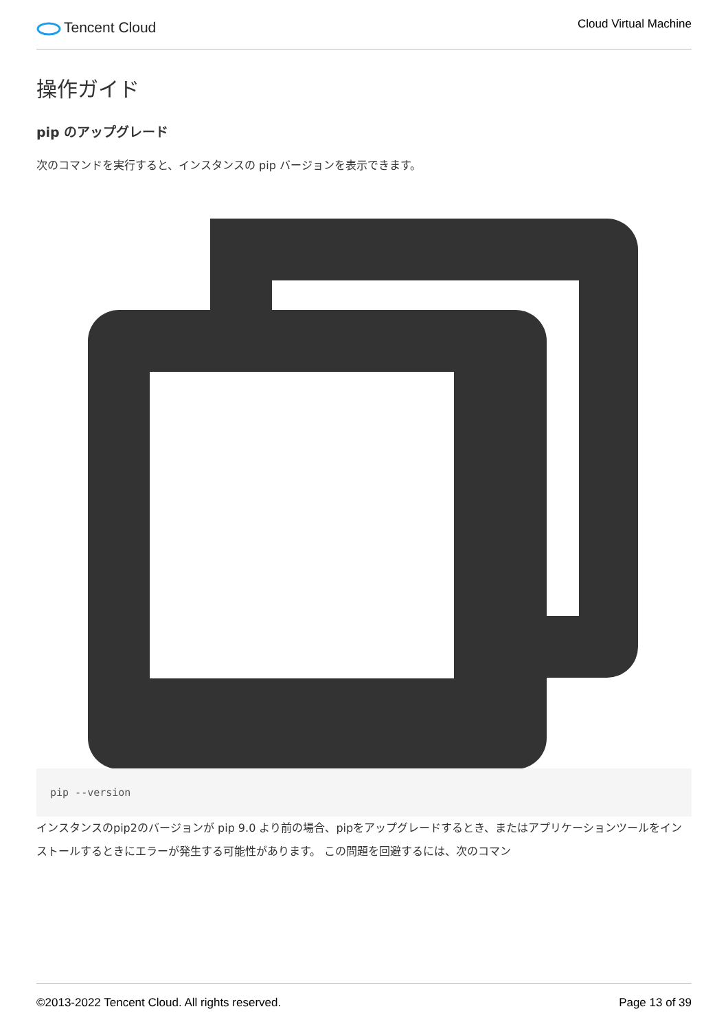Tencent Cloud
Cloud Virtual Machine
操作ガイド
pip のアップグレード
次のコマンドを実行すると、インスタンスの pip バージョンを表示できます。
pip --version
インスタンスのpip2のバージョンが pip 9.0 より前の場合、pipをアップグレードするとき、またはアプリケーションツールをインストールするときにエラーが発生する可能性があります。 この問題を回避するには、次のコマン
©2013-2022 Tencent Cloud. All rights reserved. Page 13 of 39